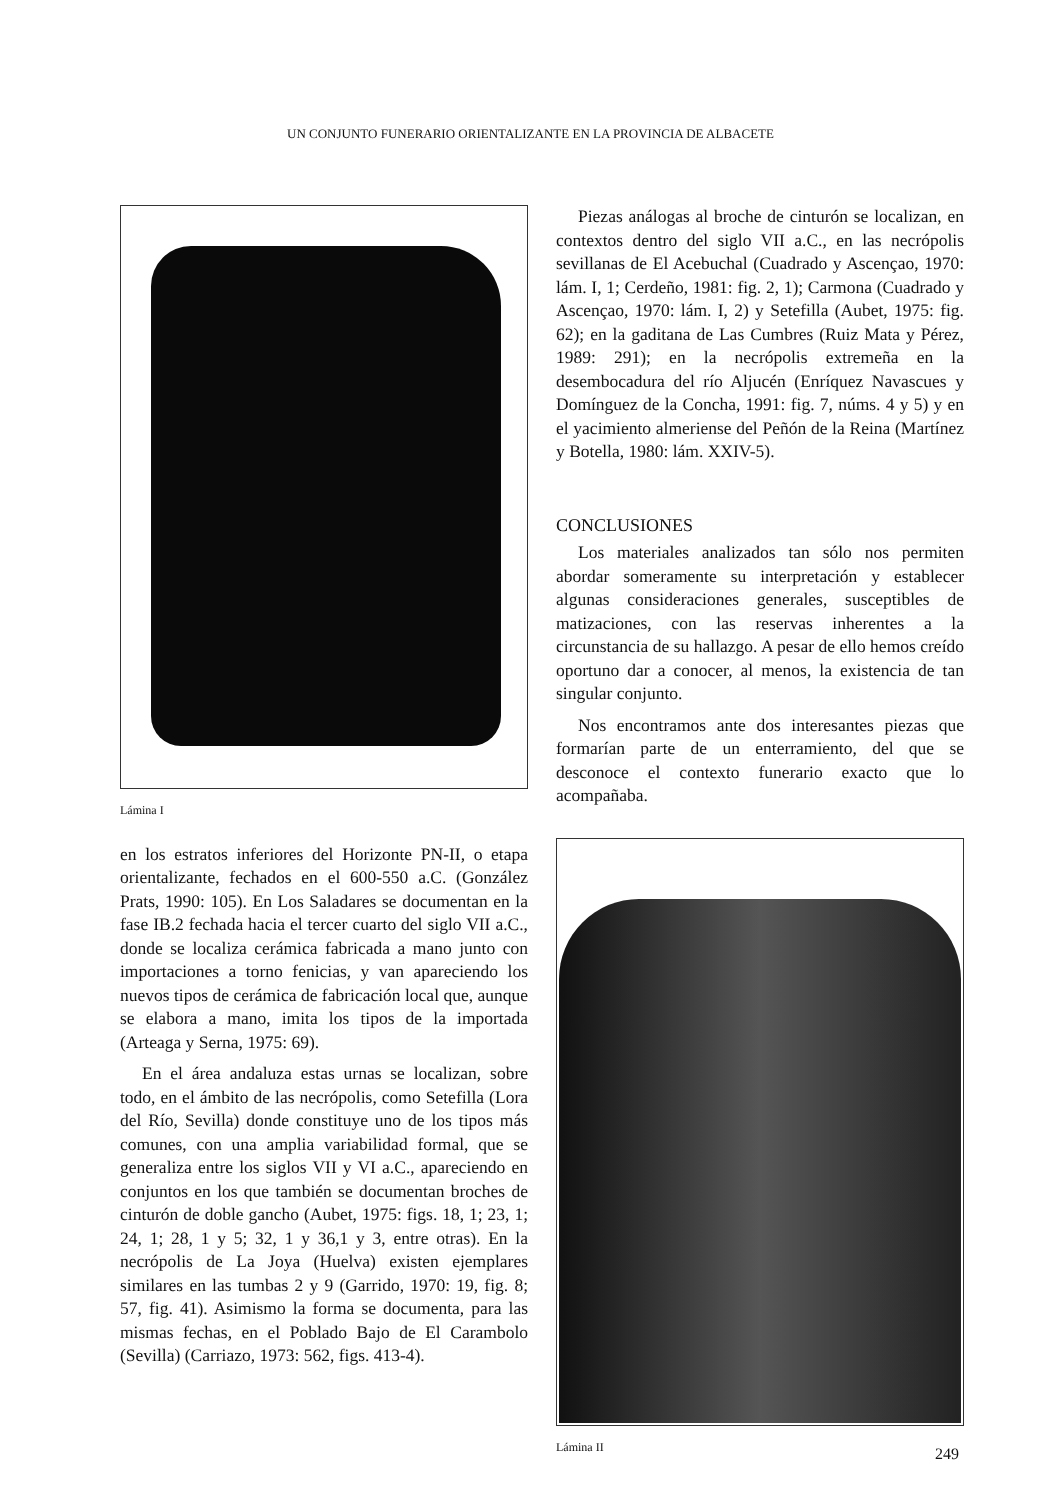UN CONJUNTO FUNERARIO ORIENTALIZANTE EN LA PROVINCIA DE ALBACETE
Lámina I
en los estratos inferiores del Horizonte PN-II, o etapa orientalizante, fechados en el 600-550 a.C. (González Prats, 1990: 105). En Los Saladares se documentan en la fase IB.2 fechada hacia el tercer cuarto del siglo VII a.C., donde se localiza cerámica fabricada a mano junto con importaciones a torno fenicias, y van apareciendo los nuevos tipos de cerámica de fabricación local que, aunque se elabora a mano, imita los tipos de la importada (Arteaga y Serna, 1975: 69).
En el área andaluza estas urnas se localizan, sobre todo, en el ámbito de las necrópolis, como Setefilla (Lora del Río, Sevilla) donde constituye uno de los tipos más comunes, con una amplia variabilidad formal, que se generaliza entre los siglos VII y VI a.C., apareciendo en conjuntos en los que también se documentan broches de cinturón de doble gancho (Aubet, 1975: figs. 18, 1; 23, 1; 24, 1; 28, 1 y 5; 32, 1 y 36,1 y 3, entre otras). En la necrópolis de La Joya (Huelva) existen ejemplares similares en las tumbas 2 y 9 (Garrido, 1970: 19, fig. 8; 57, fig. 41). Asimismo la forma se documenta, para las mismas fechas, en el Poblado Bajo de El Carambolo (Sevilla) (Carriazo, 1973: 562, figs. 413-4).
Piezas análogas al broche de cinturón se localizan, en contextos dentro del siglo VII a.C., en las necrópolis sevillanas de El Acebuchal (Cuadrado y Ascençao, 1970: lám. I, 1; Cerdeño, 1981: fig. 2, 1); Carmona (Cuadrado y Ascençao, 1970: lám. I, 2) y Setefilla (Aubet, 1975: fig. 62); en la gaditana de Las Cumbres (Ruiz Mata y Pérez, 1989: 291); en la necrópolis extremeña en la desembocadura del río Aljucén (Enríquez Navascues y Domínguez de la Concha, 1991: fig. 7, núms. 4 y 5) y en el yacimiento almeriense del Peñón de la Reina (Martínez y Botella, 1980: lám. XXIV-5).
CONCLUSIONES
Los materiales analizados tan sólo nos permiten abordar someramente su interpretación y establecer algunas consideraciones generales, susceptibles de matizaciones, con las reservas inherentes a la circunstancia de su hallazgo. A pesar de ello hemos creído oportuno dar a conocer, al menos, la existencia de tan singular conjunto.
Nos encontramos ante dos interesantes piezas que formarían parte de un enterramiento, del que se desconoce el contexto funerario exacto que lo acompañaba.
Lámina II
249